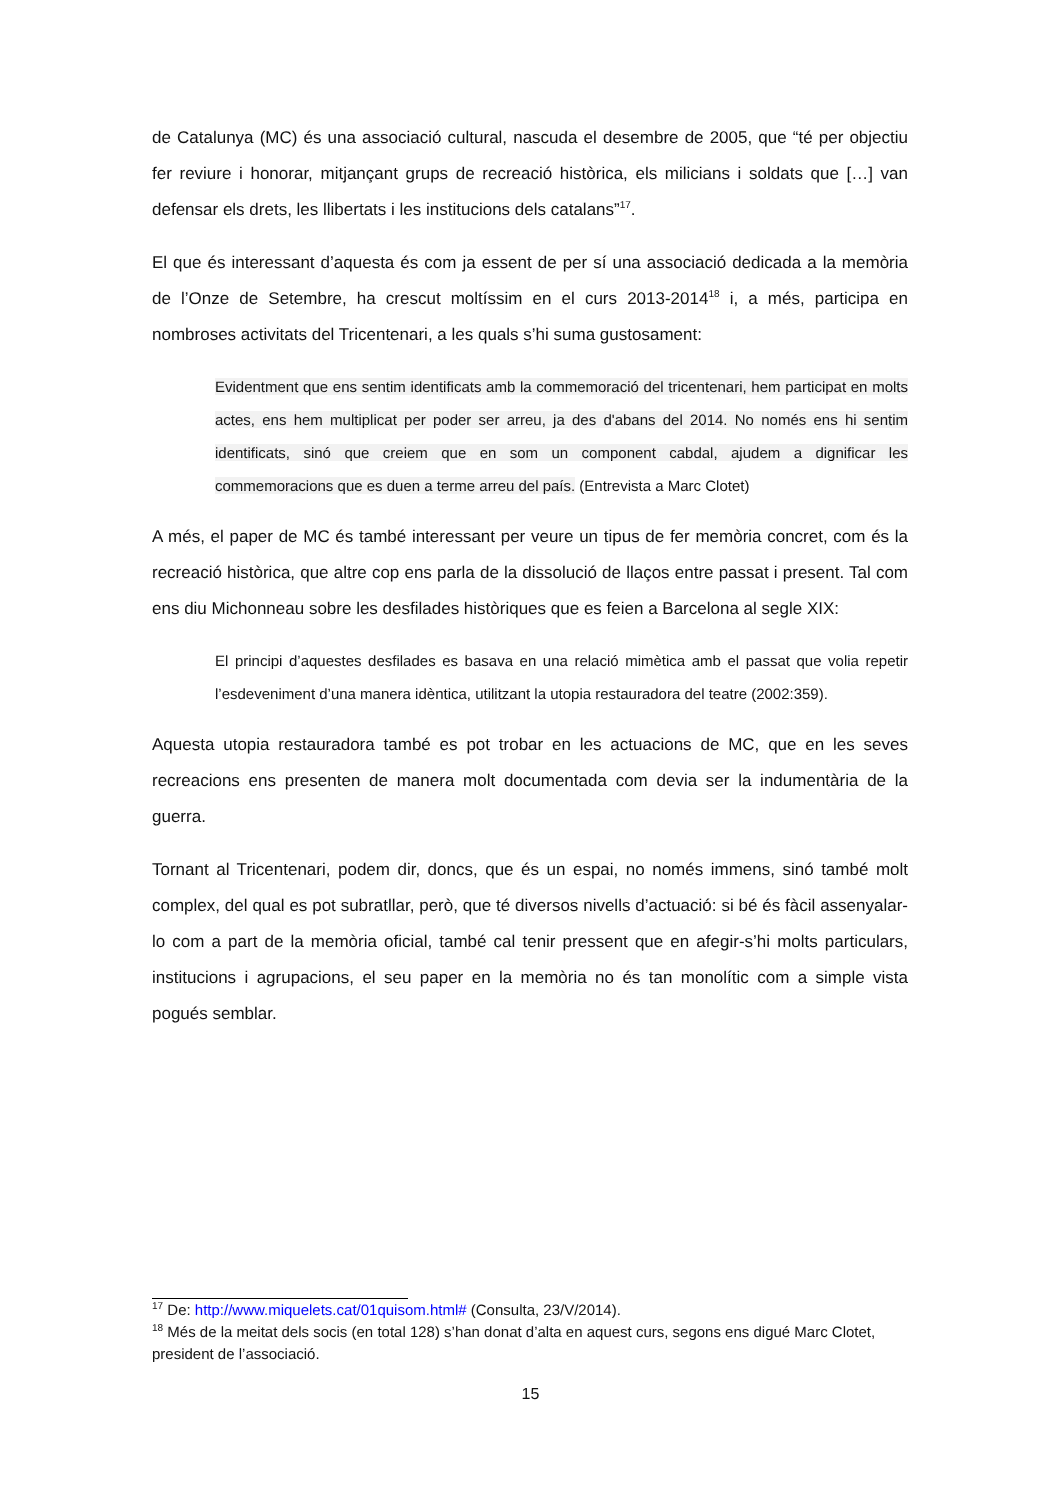de Catalunya (MC) és una associació cultural, nascuda el desembre de 2005, que “té per objectiu fer reviure i honorar, mitjançant grups de recreació històrica, els milicians i soldats que […] van defensar els drets, les llibertats i les institucions dels catalans”<sup>17</sup>.
El que és interessant d’aquesta és com ja essent de per sí una associació dedicada a la memòria de l’Onze de Setembre, ha crescut moltíssim en el curs 2013-2014<sup>18</sup> i, a més, participa en nombroses activitats del Tricentenari, a les quals s’hi suma gustosament:
Evidentment que ens sentim identificats amb la commemoració del tricentenari, hem participat en molts actes, ens hem multiplicat per poder ser arreu, ja des d'abans del 2014. No només ens hi sentim identificats, sinó que creiem que en som un component cabdal, ajudem a dignificar les commemoracions que es duen a terme arreu del país. (Entrevista a Marc Clotet)
A més, el paper de MC és també interessant per veure un tipus de fer memòria concret, com és la recreació històrica, que altre cop ens parla de la dissolució de llaços entre passat i present. Tal com ens diu Michonneau sobre les desfilades històriques que es feien a Barcelona al segle XIX:
El principi d’aquestes desfilades es basava en una relació mimètica amb el passat que volia repetir l’esdeveniment d’una manera idèntica, utilitzant la utopia restauradora del teatre (2002:359).
Aquesta utopia restauradora també es pot trobar en les actuacions de MC, que en les seves recreacions ens presenten de manera molt documentada com devia ser la indumentària de la guerra.
Tornant al Tricentenari, podem dir, doncs, que és un espai, no només immens, sinó també molt complex, del qual es pot subratllar, però, que té diversos nivells d’actuació: si bé és fàcil assenyalar-lo com a part de la memòria oficial, també cal tenir pressent que en afegir-s’hi molts particulars, institucions i agrupacions, el seu paper en la memòria no és tan monolític com a simple vista pogués semblar.
<sup>17</sup> De: http://www.miquelets.cat/01quisom.html# (Consulta, 23/V/2014).
<sup>18</sup> Més de la meitat dels socis (en total 128) s’han donat d’alta en aquest curs, segons ens digué Marc Clotet, president de l’associació.
15